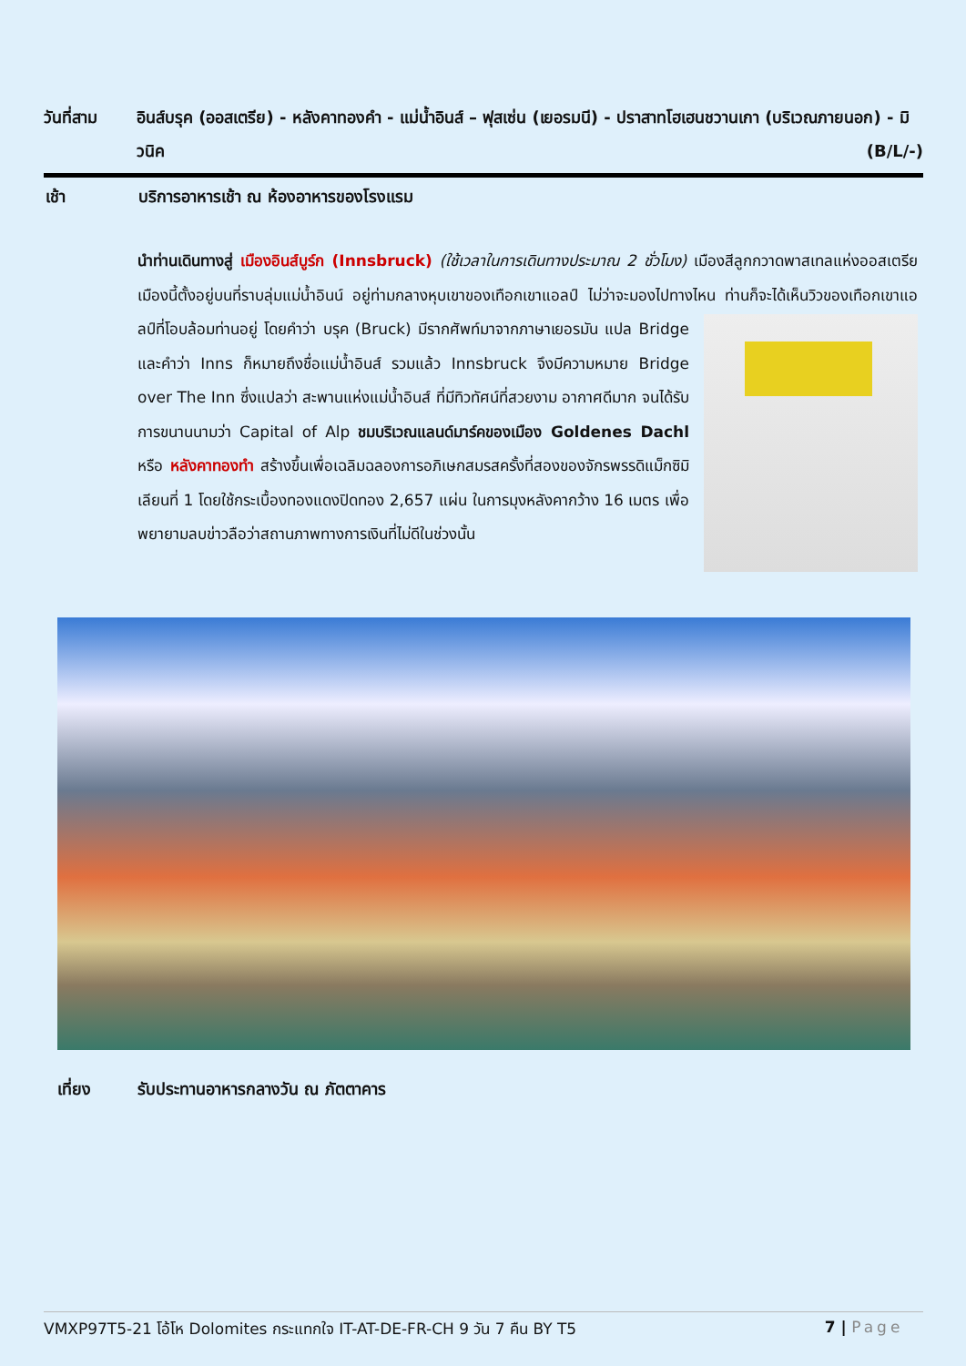วันที่สาม อินส์บรุค (ออสเตรีย) - หลังคาทองคำ - แม่น้ำอินส์ – ฟุสเซ่น (เยอรมนี) - ปราสาทโฮเฮนชวานเกา (บริเวณภายนอก) - มิวนิค (B/L/-)
เช้า บริการอาหารเช้า ณ ห้องอาหารของโรงแรม
นำท่านเดินทางสู่ เมืองอินส์บูร์ก (Innsbruck) (ใช้เวลาในการเดินทางประมาณ 2 ชั่วโมง) เมืองสีลูกกวาดพาสเทลแห่งออสเตรีย เมืองนี้ตั้งอยู่บนที่ราบลุ่มแม่น้ำอินน์ อยู่ท่ามกลางหุบเขาของเทือกเขาแอลป์ ไม่ว่าจะมองไปทางไหน ท่านก็จะได้เห็นวิวของเทือกเขาแอลป์ที่โอบล้อมท่านอยู่ โดยคำว่า บรุค (Bruck) มีรากศัพท์มาจากภาษาเยอรมัน แปล Bridge และคำว่า Inns ก็หมายถึงชื่อแม่น้ำอินส์ รวมแล้ว Innsbruck จึงมีความหมาย Bridge over The Inn ซึ่งแปลว่า สะพานแห่งแม่น้ำอินส์ ที่มีทิวทัศน์ที่สวยงาม อากาศดีมาก จนได้รับการขนานนามว่า Capital of Alp ชมบริเวณแลนด์มาร์คของเมือง Goldenes Dachl หรือ หลังคาทองทำ สร้างขึ้นเพื่อเฉลิมฉลองการอภิเษกสมรสครั้งที่สองของจักรพรรดิแม็กซิมิเลียนที่ 1 โดยใช้กระเบื้องทองแดงปิดทอง 2,657 แผ่น ในการมุงหลังคากว้าง 16 เมตร เพื่อพยายามลบข่าวลือว่าสถานภาพทางการเงินที่ไม่ดีในช่วงนั้น
เที่ยง รับประทานอาหารกลางวัน ณ ภัตตาคาร
VMXP97T5-21 โอ้โห Dolomites กระแทกใจ IT-AT-DE-FR-CH 9 วัน 7 คืน BY T5 7 | Page